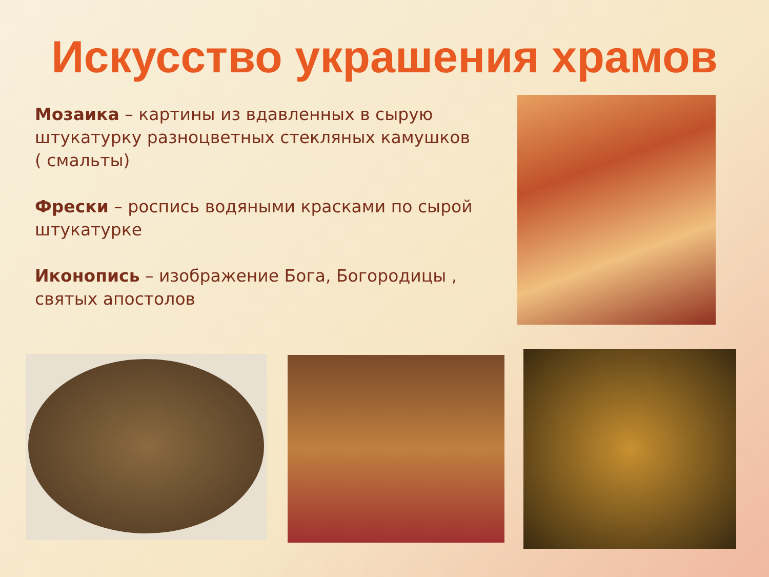Искусство украшения храмов
Мозаика – картины из вдавленных в сырую штукатурку разноцветных стекляных камушков ( смальты)
Фрески – роспись водяными красками по сырой штукатурке
Иконопись – изображение Бога, Богородицы , святых апостолов